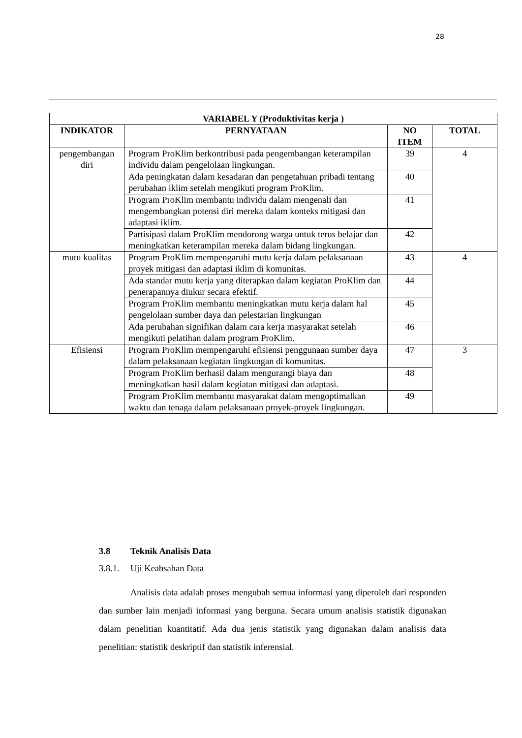28
| VARIABEL Y (Produktivitas kerja ) | | | |
| --- | --- | --- | --- |
| INDIKATOR | PERNYATAAN | NO ITEM | TOTAL |
| pengembangan diri | Program ProKlim berkontribusi pada pengembangan keterampilan individu dalam pengelolaan lingkungan. | 39 | 4 |
| | Ada peningkatan dalam kesadaran dan pengetahuan pribadi tentang perubahan iklim setelah mengikuti program ProKlim. | 40 | |
| | Program ProKlim membantu individu dalam mengenali dan mengembangkan potensi diri mereka dalam konteks mitigasi dan adaptasi iklim. | 41 | |
| | Partisipasi dalam ProKlim mendorong warga untuk terus belajar dan meningkatkan keterampilan mereka dalam bidang lingkungan. | 42 | |
| mutu kualitas | Program ProKlim mempengaruhi mutu kerja dalam pelaksanaan proyek mitigasi dan adaptasi iklim di komunitas. | 43 | 4 |
| | Ada standar mutu kerja yang diterapkan dalam kegiatan ProKlim dan penerapannya diukur secara efektif. | 44 | |
| | Program ProKlim membantu meningkatkan mutu kerja dalam hal pengelolaan sumber daya dan pelestarian lingkungan | 45 | |
| | Ada perubahan signifikan dalam cara kerja masyarakat setelah mengikuti pelatihan dalam program ProKlim. | 46 | |
| Efisiensi | Program ProKlim mempengaruhi efisiensi penggunaan sumber daya dalam pelaksanaan kegiatan lingkungan di komunitas. | 47 | 3 |
| | Program ProKlim berhasil dalam mengurangi biaya dan meningkatkan hasil dalam kegiatan mitigasi dan adaptasi. | 48 | |
| | Program ProKlim membantu masyarakat dalam mengoptimalkan waktu dan tenaga dalam pelaksanaan proyek-proyek lingkungan. | 49 | |
3.8 Teknik Analisis Data
3.8.1. Uji Keabsahan Data
Analisis data adalah proses mengubah semua informasi yang diperoleh dari responden dan sumber lain menjadi informasi yang berguna. Secara umum analisis statistik digunakan dalam penelitian kuantitatif. Ada dua jenis statistik yang digunakan dalam analisis data penelitian: statistik deskriptif dan statistik inferensial.